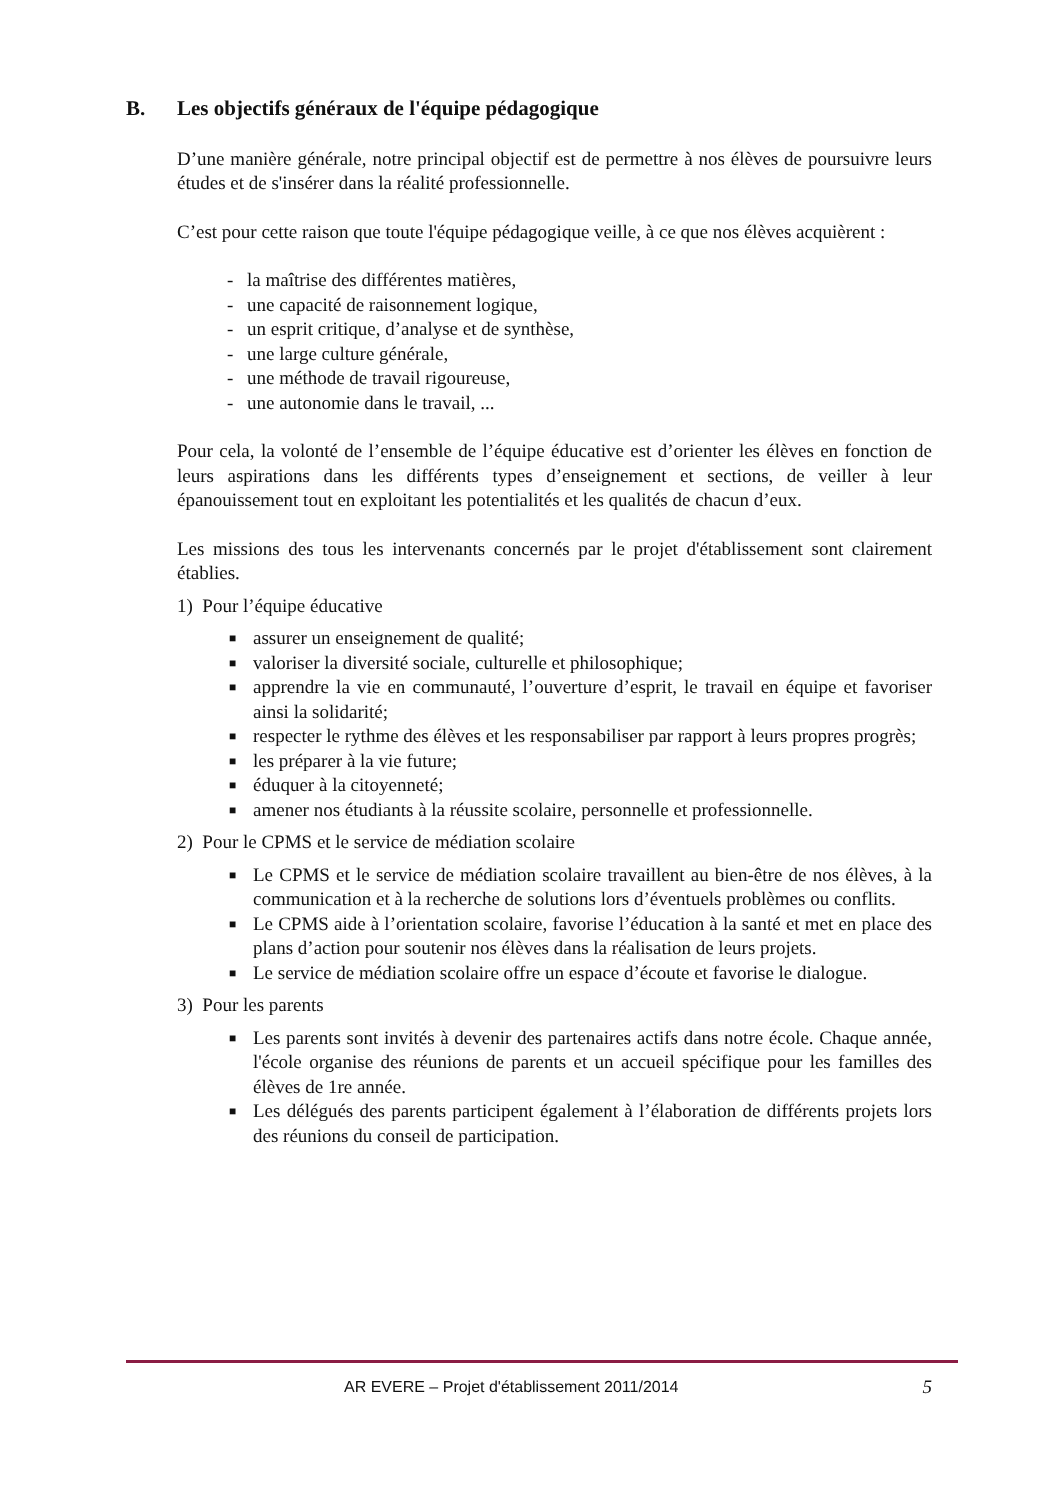B. Les objectifs généraux de l'équipe pédagogique
D’une manière générale, notre principal objectif est de permettre à nos élèves de poursuivre leurs études et de s'insérer dans la réalité professionnelle.
C’est pour cette raison que toute l'équipe pédagogique veille, à ce que nos élèves acquièrent :
- la maîtrise des différentes matières,
- une capacité de raisonnement logique,
- un esprit critique, d’analyse et de synthèse,
- une large culture générale,
- une méthode de travail rigoureuse,
- une autonomie dans le travail, ...
Pour cela, la volonté de l’ensemble de l’équipe éducative est d’orienter les élèves en fonction de leurs aspirations dans les différents types d’enseignement et sections, de veiller à leur épanouissement tout en exploitant les potentialités et les qualités de chacun d’eux.
Les missions des tous les intervenants concernés par le projet d'établissement sont clairement établies.
1) Pour l’équipe éducative
■ assurer un enseignement de qualité;
■ valoriser la diversité sociale, culturelle et philosophique;
■ apprendre la vie en communauté, l’ouverture d’esprit, le travail en équipe et favoriser ainsi la solidarité;
■ respecter le rythme des élèves et les responsabiliser par rapport à leurs propres progrès;
■ les préparer à la vie future;
■ éduquer à la citoyenneté;
■ amener nos étudiants à la réussite scolaire, personnelle et professionnelle.
2) Pour le CPMS et le service de médiation scolaire
■ Le CPMS et le service de médiation scolaire travaillent au bien-être de nos élèves, à la communication et à la recherche de solutions lors d’éventuels problèmes ou conflits.
■ Le CPMS aide à l’orientation scolaire, favorise l’éducation à la santé et met en place des plans d’action pour soutenir nos élèves dans la réalisation de leurs projets.
■ Le service de médiation scolaire offre un espace d’écoute et favorise le dialogue.
3) Pour les parents
■ Les parents sont invités à devenir des partenaires actifs dans notre école. Chaque année, l'école organise des réunions de parents et un accueil spécifique pour les familles des élèves de 1re année.
■ Les délégués des parents participent également à l’élaboration de différents projets lors des réunions du conseil de participation.
AR EVERE – Projet d'établissement 2011/2014 5